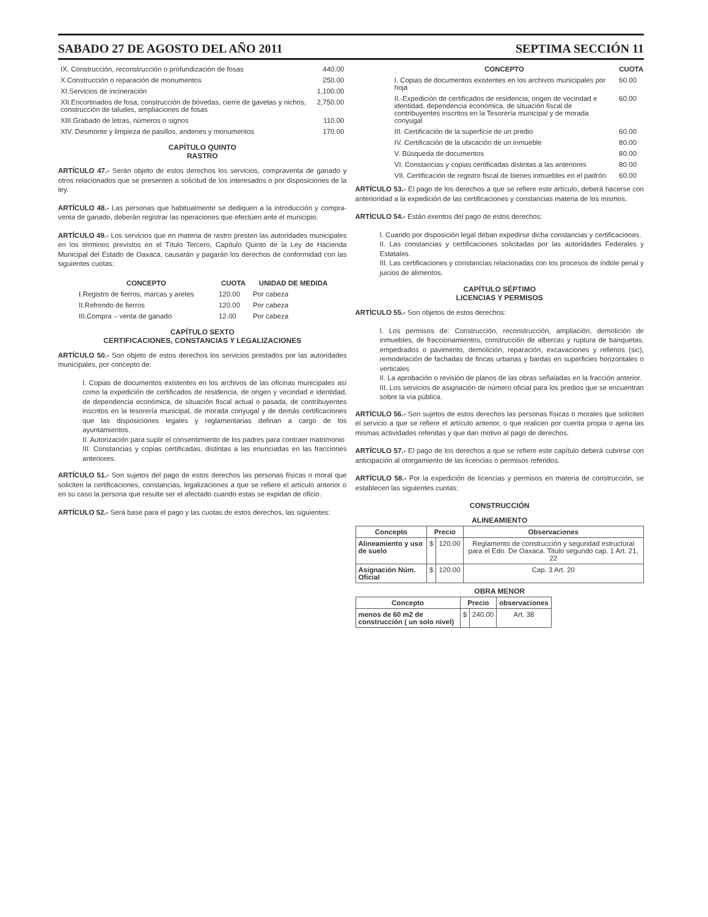SABADO 27 DE AGOSTO DEL AÑO 2011 SEPTIMA SECCIÓN 11
| IX. Construcción, reconstrucción o profundización de fosas | 440.00 |
| X.Construcción o reparación de monumentos | 250.00 |
| XI.Servicios de incineración | 1,100.00 |
| XII.Encortinados de fosa, construcción de bóvedas, cierre de gavetas y nichos, construcción de taludes, ampliaciones de fosas | 2,750.00 |
| XIII.Grabado de letras, números o signos | 110.00 |
| XIV. Desmonte y limpieza de pasillos, andenes y monumentos | 170.00 |
CAPÍTULO QUINTO
RASTRO
ARTÍCULO 47.- Serán objeto de estos derechos los servicios, compraventa de ganado y otros relacionados que se presenten a solicitud de los interesados o por disposiciones de la ley.
ARTÍCULO 48.- Las personas que habitualmente se dediquen a la introducción y compra-venta de ganado, deberán registrar las operaciones que efectúen ante el municipio.
ARTÍCULO 49.- Los servicios que en materia de rastro presten las autoridades municipales en los términos previstos en el Título Tercero, Capítulo Quinto de la Ley de Hacienda Municipal del Estado de Oaxaca, causarán y pagarán los derechos de conformidad con las siguientes cuotas:
| CONCEPTO | CUOTA | UNIDAD DE MEDIDA |
| --- | --- | --- |
| I.Registro de fierros, marcas y aretes | 120.00 | Por cabeza |
| II.Refrendo de fierros | 120.00 | Por cabeza |
| III.Compra – venta de ganado | 12.00 | Por cabeza |
CAPÍTULO SEXTO
CERTIFICACIONES, CONSTANCIAS Y LEGALIZACIONES
ARTÍCULO 50.- Son objeto de estos derechos los servicios prestados por las autoridades municipales, por concepto de:
I. Copias de documentos existentes en los archivos de las oficinas municipales así como la expedición de certificados de residencia, de origen y vecindad e identidad, de dependencia económica, de situación fiscal actual o pasada, de contribuyentes inscritos en la tesorería municipal, de morada conyugal y de demás certificaciones que las disposiciones legales y reglamentarias definan a cargo de los ayuntamientos.
II. Autorización para suplir el consentimiento de los padres para contraer matrimonio
III. Constancias y copias certificadas, distintas a las enunciadas en las fracciones anteriores.
ARTÍCULO 51.- Son sujetos del pago de estos derechos las personas físicas o moral que soliciten la certificaciones, constancias, legalizaciones a que se refiere el artículo anterior o en su caso la persona que resulte ser el afectado cuando estas se expidan de oficio.
ARTÍCULO 52.- Será base para el pago y las cuotas de estos derechos, las siguientes:
| CONCEPTO | CUOTA |
| --- | --- |
| I. Copias de documentos existentes en los archivos municipales por hoja | 60.00 |
| II.-Expedición de certificados de residencia, origen de vecindad e identidad, dependencia económica, de situación fiscal de contribuyentes inscritos en la Tesorería municipal y de morada conyugal | 60.00 |
| III. Certificación de la superficie de un predio | 60.00 |
| IV. Certificación de la ubicación de un inmueble | 80.00 |
| V. Búsqueda de documentos | 80.00 |
| VI. Constancias y copias certificadas distintas a las anteriores | 80.00 |
| VII. Certificación de registro fiscal de bienes inmuebles en el padrón | 60.00 |
ARTÍCULO 53.- El pago de los derechos a que se refiere este artículo, deberá hacerse con anterioridad a la expedición de las certificaciones y constancias materia de los mismos.
ARTÍCULO 54.- Están exentos del pago de estos derechos:
I. Cuando por disposición legal deban expedirse dicha constancias y certificaciones.
II. Las constancias y certificaciones solicitadas por las autoridades Federales y Estatales.
III. Las certificaciones y constancias relacionadas con los procesos de índole penal y juicios de alimentos.
CAPÍTULO SÉPTIMO
LICENCIAS Y PERMISOS
ARTÍCULO 55.- Son objetos de estos derechos:
I. Los permisos de: Construcción, reconstrucción, ampliación, demolición de inmuebles, de fraccionamientos, construcción de albercas y ruptura de banquetas, empedrados o pavimento, demolición, reparación, excavaciones y rellenos (sic), remodelación de fachadas de fincas urbanas y bardas en superficies horizontales o verticales
II. La aprobación o revisión de planos de las obras señaladas en la fracción anterior.
III. Los servicios de asignación de número oficial para los predios que se encuentran sobre la vía pública.
ARTÍCULO 56.- Son sujetos de estos derechos las personas físicas o morales que soliciten el servicio a que se refiere el artículo anterior, o que realicen por cuenta propia o ajena las mismas actividades referidas y que dan motivo al pago de derechos.
ARTÍCULO 57.- El pago de los derechos a que se refiere este capítulo deberá cubrirse con anticipación al otorgamiento de las licencias o permisos referidos.
ARTÍCULO 58.- Por la expedición de licencias y permisos en materia de construcción, se establecen las siguientes cuotas:
CONSTRUCCIÓN
ALINEAMIENTO
| Concepto | Precio | | Observaciones |
| --- | --- | --- | --- |
| Alineamiento y uso de suelo | $ | 120.00 | Reglamento de construcción y seguridad estructural para el Edo. De Oaxaca. Titulo segundo cap. 1 Art. 21, 22 |
| Asignación Núm. Oficial | $ | 120.00 | Cap. 3 Art. 20 |
OBRA MENOR
| Concepto | Precio | | observaciones |
| --- | --- | --- | --- |
| menos de 60 m2 de construcción ( un solo nivel) | $ | 240.00 | Art. 38 |